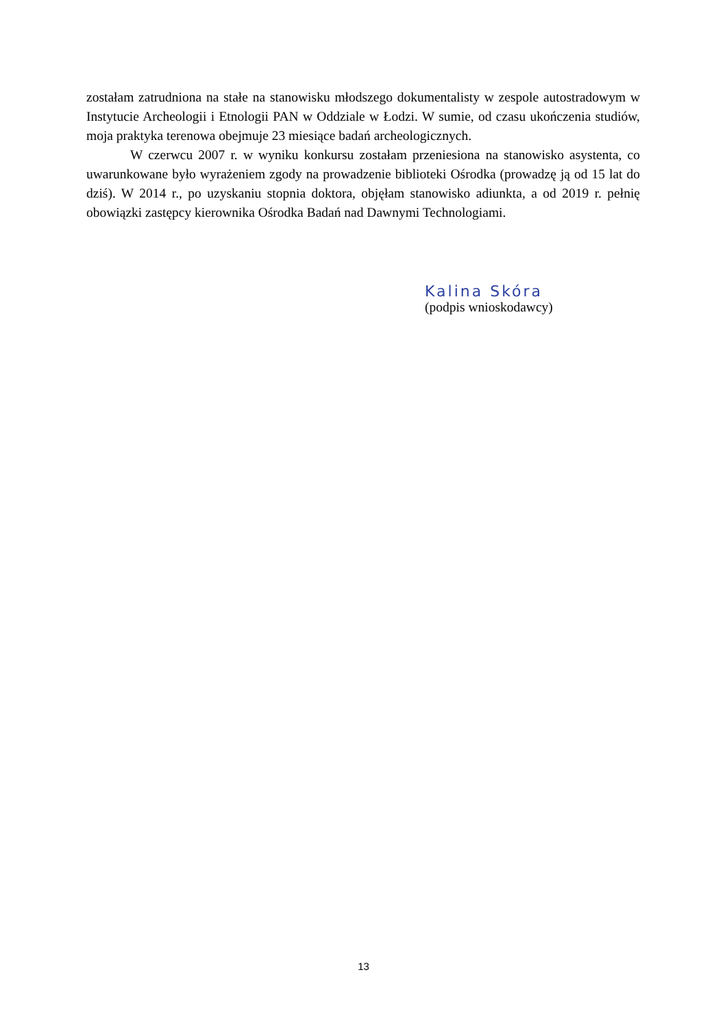zostałam zatrudniona na stałe na stanowisku młodszego dokumentalisty w zespole autostradowym w Instytucie Archeologii i Etnologii PAN w Oddziale w Łodzi. W sumie, od czasu ukończenia studiów, moja praktyka terenowa obejmuje 23 miesiące badań archeologicznych.
W czerwcu 2007 r. w wyniku konkursu zostałam przeniesiona na stanowisko asystenta, co uwarunkowane było wyrażeniem zgody na prowadzenie biblioteki Ośrodka (prowadzę ją od 15 lat do dziś). W 2014 r., po uzyskaniu stopnia doktora, objęłam stanowisko adiunkta, a od 2019 r. pełnię obowiązki zastępcy kierownika Ośrodka Badań nad Dawnymi Technologiami.
Kalina Skóra
(podpis wnioskodawcy)
13